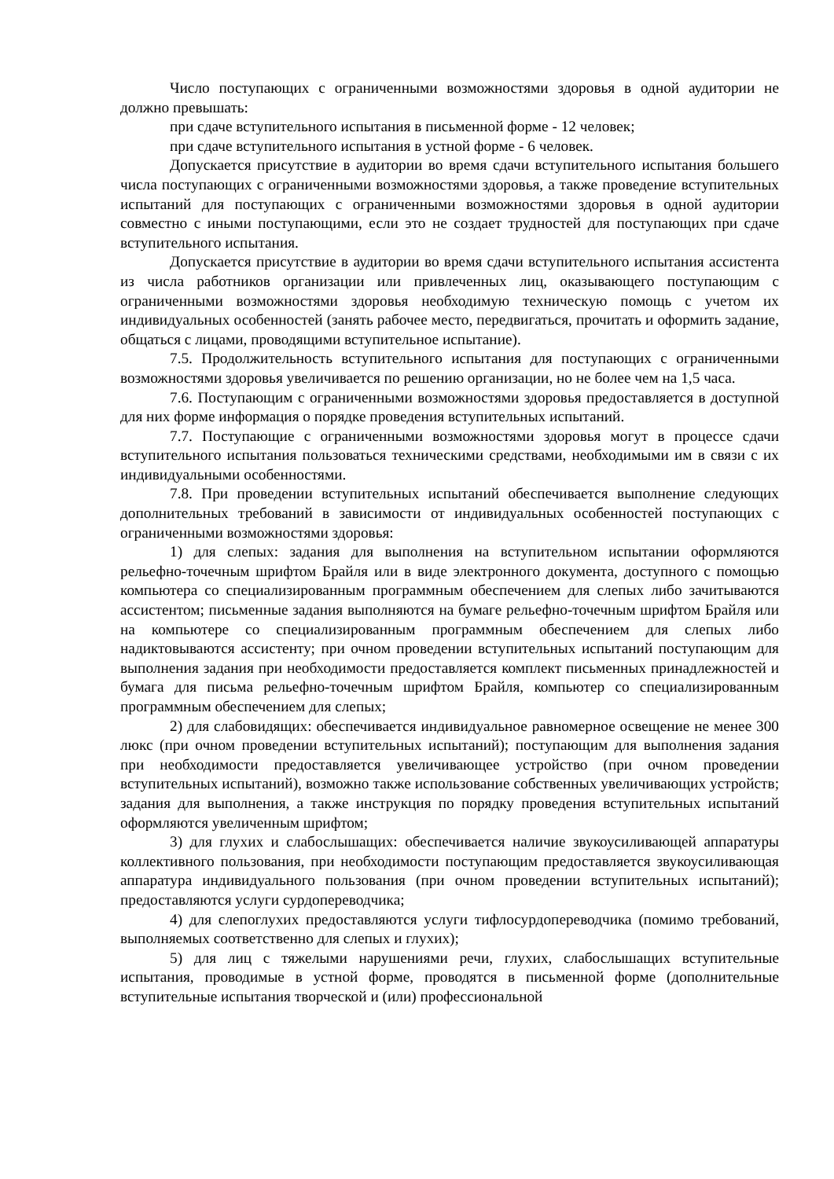Число поступающих с ограниченными возможностями здоровья в одной аудитории не должно превышать:
при сдаче вступительного испытания в письменной форме - 12 человек;
при сдаче вступительного испытания в устной форме - 6 человек.
Допускается присутствие в аудитории во время сдачи вступительного испытания большего числа поступающих с ограниченными возможностями здоровья, а также проведение вступительных испытаний для поступающих с ограниченными возможностями здоровья в одной аудитории совместно с иными поступающими, если это не создает трудностей для поступающих при сдаче вступительного испытания.
Допускается присутствие в аудитории во время сдачи вступительного испытания ассистента из числа работников организации или привлеченных лиц, оказывающего поступающим с ограниченными возможностями здоровья необходимую техническую помощь с учетом их индивидуальных особенностей (занять рабочее место, передвигаться, прочитать и оформить задание, общаться с лицами, проводящими вступительное испытание).
7.5. Продолжительность вступительного испытания для поступающих с ограниченными возможностями здоровья увеличивается по решению организации, но не более чем на 1,5 часа.
7.6. Поступающим с ограниченными возможностями здоровья предоставляется в доступной для них форме информация о порядке проведения вступительных испытаний.
7.7. Поступающие с ограниченными возможностями здоровья могут в процессе сдачи вступительного испытания пользоваться техническими средствами, необходимыми им в связи с их индивидуальными особенностями.
7.8. При проведении вступительных испытаний обеспечивается выполнение следующих дополнительных требований в зависимости от индивидуальных особенностей поступающих с ограниченными возможностями здоровья:
1) для слепых: задания для выполнения на вступительном испытании оформляются рельефно-точечным шрифтом Брайля или в виде электронного документа, доступного с помощью компьютера со специализированным программным обеспечением для слепых либо зачитываются ассистентом; письменные задания выполняются на бумаге рельефно-точечным шрифтом Брайля или на компьютере со специализированным программным обеспечением для слепых либо надиктовываются ассистенту; при очном проведении вступительных испытаний поступающим для выполнения задания при необходимости предоставляется комплект письменных принадлежностей и бумага для письма рельефно-точечным шрифтом Брайля, компьютер со специализированным программным обеспечением для слепых;
2) для слабовидящих: обеспечивается индивидуальное равномерное освещение не менее 300 люкс (при очном проведении вступительных испытаний); поступающим для выполнения задания при необходимости предоставляется увеличивающее устройство (при очном проведении вступительных испытаний), возможно также использование собственных увеличивающих устройств; задания для выполнения, а также инструкция по порядку проведения вступительных испытаний оформляются увеличенным шрифтом;
3) для глухих и слабослышащих: обеспечивается наличие звукоусиливающей аппаратуры коллективного пользования, при необходимости поступающим предоставляется звукоусиливающая аппаратура индивидуального пользования (при очном проведении вступительных испытаний); предоставляются услуги сурдопереводчика;
4) для слепоглухих предоставляются услуги тифлосурдопереводчика (помимо требований, выполняемых соответственно для слепых и глухих);
5) для лиц с тяжелыми нарушениями речи, глухих, слабослышащих вступительные испытания, проводимые в устной форме, проводятся в письменной форме (дополнительные вступительные испытания творческой и (или) профессиональной